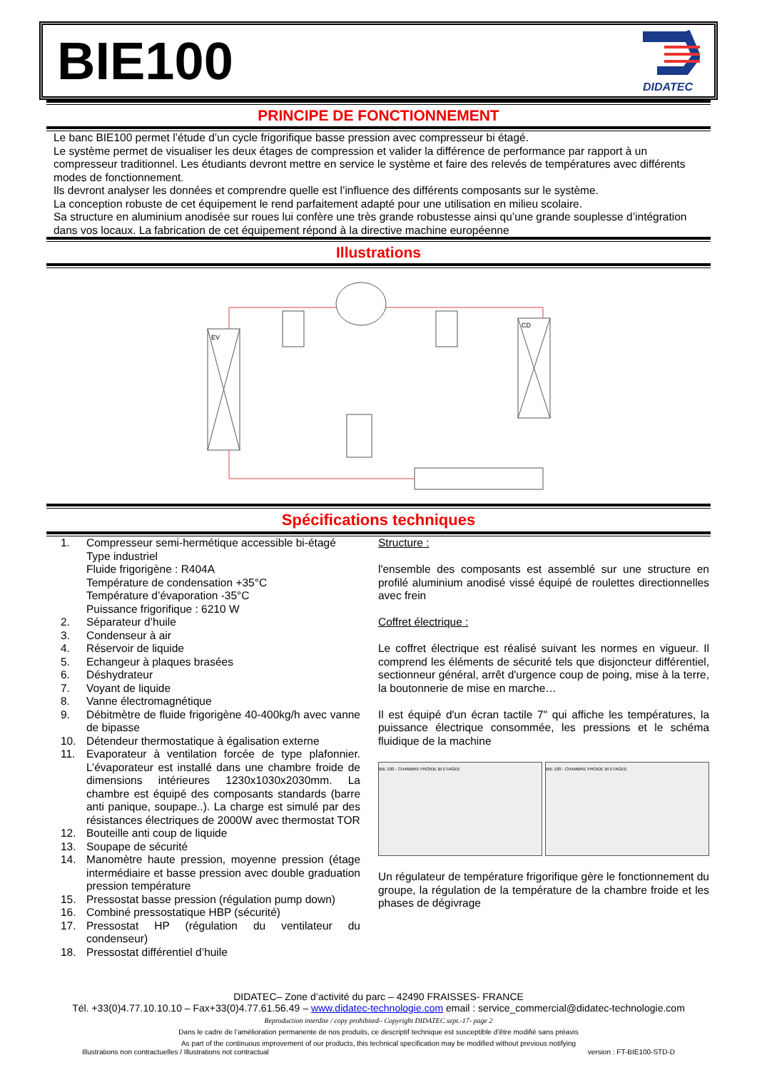BIE100
DIDATEC
PRINCIPE DE FONCTIONNEMENT
Le banc BIE100 permet l’étude d’un cycle frigorifique basse pression avec compresseur bi étagé.
Le système permet de visualiser les deux étages de compression et valider la différence de performance par rapport à un compresseur traditionnel. Les étudiants devront mettre en service le système et faire des relevés de températures avec différents modes de fonctionnement.
Ils devront analyser les données et comprendre quelle est l’influence des différents composants sur le système.
La conception robuste de cet équipement le rend parfaitement adapté pour une utilisation en milieu scolaire.
Sa structure en aluminium anodisée sur roues lui confère une très grande robustesse ainsi qu’une grande souplesse d’intégration dans vos locaux. La fabrication de cet équipement répond à la directive machine européenne
Illustrations
EV
CD
Spécifications techniques
1. Compresseur semi-hermétique accessible bi-étagé
Type industriel
Fluide frigorigène : R404A
Température de condensation +35°C
Température d’évaporation -35°C
Puissance frigorifique : 6210 W
2. Séparateur d’huile
3. Condenseur à air
4. Réservoir de liquide
5. Echangeur à plaques brasées
6. Déshydrateur
7. Voyant de liquide
8. Vanne électromagnétique
9. Débitmètre de fluide frigorigène 40-400kg/h avec vanne de bipasse
10. Détendeur thermostatique à égalisation externe
11. Evaporateur à ventilation forcée de type plafonnier. L’évaporateur est installé dans une chambre froide de dimensions intérieures 1230x1030x2030mm. La chambre est équipé des composants standards (barre anti panique, soupape..). La charge est simulé par des résistances électriques de 2000W avec thermostat TOR
12. Bouteille anti coup de liquide
13. Soupape de sécurité
14. Manomètre haute pression, moyenne pression (étage intermédiaire et basse pression avec double graduation pression température
15. Pressostat basse pression (régulation pump down)
16. Combiné pressostatique HBP (sécurité)
17. Pressostat HP (régulation du ventilateur du condenseur)
18. Pressostat différentiel d’huile
Structure :
l'ensemble des composants est assemblé sur une structure en profilé aluminium anodisé vissé équipé de roulettes directionnelles avec frein
Coffret électrique :
Le coffret électrique est réalisé suivant les normes en vigueur. Il comprend les éléments de sécurité tels que disjoncteur différentiel, sectionneur général, arrêt d'urgence coup de poing, mise à la terre, la boutonnerie de mise en marche…
Il est équipé d'un écran tactile 7" qui affiche les températures, la puissance électrique consommée, les pressions et le schéma fluidique de la machine
BIE 100 - CHAMBRE FROIDE BI ETAGEE
BIE 100 - CHAMBRE FROIDE BI ETAGEE
Un régulateur de température frigorifique gère le fonctionnement du groupe, la régulation de la température de la chambre froide et les phases de dégivrage
DIDATEC– Zone d’activité du parc – 42490 FRAISSES- FRANCE
Tél. +33(0)4.77.10.10.10 – Fax+33(0)4.77.61.56.49 – www.didatec-technologie.com email : service_commercial@didatec-technologie.com
Reproduction interdite / copy prohibited– Copyright DIDATEC sept.-17- page 2
Dans le cadre de l’amélioration permanente de nos produits, ce descriptif technique est susceptible d’être modifié sans préavis
As part of the continuous improvement of our products, this technical specification may be modified without previous notifying
Illustrations non contractuelles / Illustrations not contractual version : FT-BIE100-STD-D